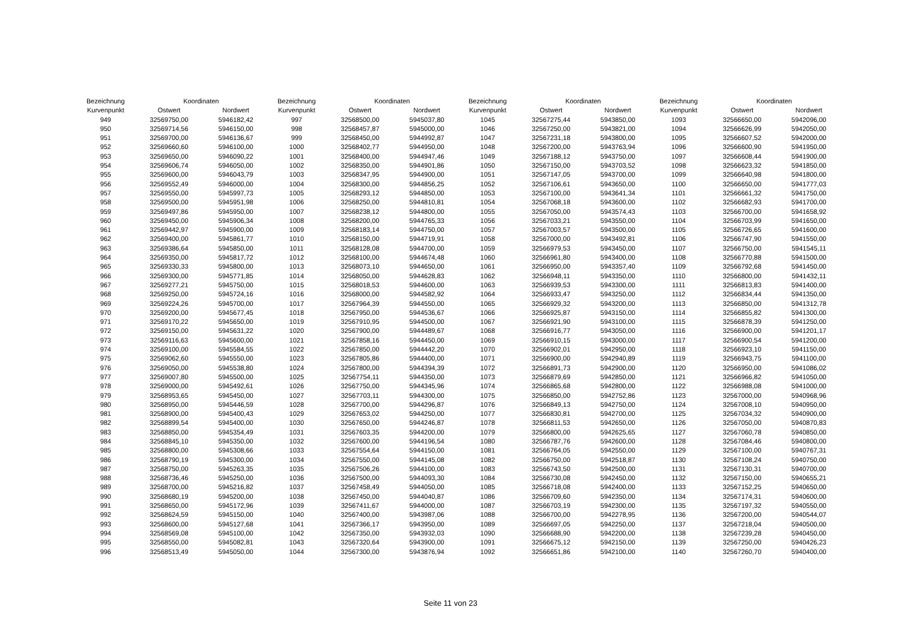| Bezeichnung | Koordinaten | |
| --- | --- | --- |
| Kurvenpunkt | Ostwert | Nordwert |
| 949 | 32569750,00 | 5946182,42 |
| 950 | 32569714,56 | 5946150,00 |
| 951 | 32569700,00 | 5946136,67 |
| 952 | 32569660,60 | 5946100,00 |
| 953 | 32569650,00 | 5946090,22 |
| 954 | 32569606,74 | 5946050,00 |
| 955 | 32569600,00 | 5946043,79 |
| 956 | 32569552,49 | 5946000,00 |
| 957 | 32569550,00 | 5945997,73 |
| 958 | 32569500,00 | 5945951,98 |
| 959 | 32569497,86 | 5945950,00 |
| 960 | 32569450,00 | 5945906,34 |
| 961 | 32569442,97 | 5945900,00 |
| 962 | 32569400,00 | 5945861,77 |
| 963 | 32569386,64 | 5945850,00 |
| 964 | 32569350,00 | 5945817,72 |
| 965 | 32569330,33 | 5945800,00 |
| 966 | 32569300,00 | 5945771,85 |
| 967 | 32569277,21 | 5945750,00 |
| 968 | 32569250,00 | 5945724,16 |
| 969 | 32569224,26 | 5945700,00 |
| 970 | 32569200,00 | 5945677,45 |
| 971 | 32569170,22 | 5945650,00 |
| 972 | 32569150,00 | 5945631,22 |
| 973 | 32569116,63 | 5945600,00 |
| 974 | 32569100,00 | 5945584,55 |
| 975 | 32569062,60 | 5945550,00 |
| 976 | 32569050,00 | 5945538,80 |
| 977 | 32569007,80 | 5945500,00 |
| 978 | 32569000,00 | 5945492,61 |
| 979 | 32568953,65 | 5945450,00 |
| 980 | 32568950,00 | 5945446,59 |
| 981 | 32568900,00 | 5945400,43 |
| 982 | 32568899,54 | 5945400,00 |
| 983 | 32568850,00 | 5945354,49 |
| 984 | 32568845,10 | 5945350,00 |
| 985 | 32568800,00 | 5945308,66 |
| 986 | 32568790,19 | 5945300,00 |
| 987 | 32568750,00 | 5945263,35 |
| 988 | 32568736,46 | 5945250,00 |
| 989 | 32568700,00 | 5945216,82 |
| 990 | 32568680,19 | 5945200,00 |
| 991 | 32568650,00 | 5945172,96 |
| 992 | 32568624,59 | 5945150,00 |
| 993 | 32568600,00 | 5945127,68 |
| 994 | 32568569,08 | 5945100,00 |
| 995 | 32568550,00 | 5945082,81 |
| 996 | 32568513,49 | 5945050,00 |
| Bezeichnung | Koordinaten | |
| --- | --- | --- |
| Kurvenpunkt | Ostwert | Nordwert |
| 997 | 32568500,00 | 5945037,80 |
| 998 | 32568457,87 | 5945000,00 |
| 999 | 32568450,00 | 5944992,87 |
| 1000 | 32568402,77 | 5944950,00 |
| 1001 | 32568400,00 | 5944947,46 |
| 1002 | 32568350,00 | 5944901,86 |
| 1003 | 32568347,95 | 5944900,00 |
| 1004 | 32568300,00 | 5944856,25 |
| 1005 | 32568293,12 | 5944850,00 |
| 1006 | 32568250,00 | 5944810,81 |
| 1007 | 32568238,12 | 5944800,00 |
| 1008 | 32568200,00 | 5944765,33 |
| 1009 | 32568183,14 | 5944750,00 |
| 1010 | 32568150,00 | 5944719,91 |
| 1011 | 32568128,08 | 5944700,00 |
| 1012 | 32568100,00 | 5944674,48 |
| 1013 | 32568073,10 | 5944650,00 |
| 1014 | 32568050,00 | 5944628,83 |
| 1015 | 32568018,53 | 5944600,00 |
| 1016 | 32568000,00 | 5944582,92 |
| 1017 | 32567964,39 | 5944550,00 |
| 1018 | 32567950,00 | 5944536,67 |
| 1019 | 32567910,95 | 5944500,00 |
| 1020 | 32567900,00 | 5944489,67 |
| 1021 | 32567858,16 | 5944450,00 |
| 1022 | 32567850,00 | 5944442,20 |
| 1023 | 32567805,86 | 5944400,00 |
| 1024 | 32567800,00 | 5944394,39 |
| 1025 | 32567754,11 | 5944350,00 |
| 1026 | 32567750,00 | 5944345,96 |
| 1027 | 32567703,11 | 5944300,00 |
| 1028 | 32567700,00 | 5944296,87 |
| 1029 | 32567653,02 | 5944250,00 |
| 1030 | 32567650,00 | 5944246,87 |
| 1031 | 32567603,35 | 5944200,00 |
| 1032 | 32567600,00 | 5944196,54 |
| 1033 | 32567554,64 | 5944150,00 |
| 1034 | 32567550,00 | 5944145,08 |
| 1035 | 32567506,26 | 5944100,00 |
| 1036 | 32567500,00 | 5944093,30 |
| 1037 | 32567458,49 | 5944050,00 |
| 1038 | 32567450,00 | 5944040,87 |
| 1039 | 32567411,67 | 5944000,00 |
| 1040 | 32567400,00 | 5943987,06 |
| 1041 | 32567366,17 | 5943950,00 |
| 1042 | 32567350,00 | 5943932,03 |
| 1043 | 32567320,64 | 5943900,00 |
| 1044 | 32567300,00 | 5943876,94 |
| Bezeichnung | Koordinaten | |
| --- | --- | --- |
| Kurvenpunkt | Ostwert | Nordwert |
| 1045 | 32567275,44 | 5943850,00 |
| 1046 | 32567250,00 | 5943821,00 |
| 1047 | 32567231,18 | 5943800,00 |
| 1048 | 32567200,00 | 5943763,94 |
| 1049 | 32567188,12 | 5943750,00 |
| 1050 | 32567150,00 | 5943703,52 |
| 1051 | 32567147,05 | 5943700,00 |
| 1052 | 32567106,61 | 5943650,00 |
| 1053 | 32567100,00 | 5943641,34 |
| 1054 | 32567068,18 | 5943600,00 |
| 1055 | 32567050,00 | 5943574,43 |
| 1056 | 32567033,21 | 5943550,00 |
| 1057 | 32567003,57 | 5943500,00 |
| 1058 | 32567000,00 | 5943492,81 |
| 1059 | 32566979,53 | 5943450,00 |
| 1060 | 32566961,80 | 5943400,00 |
| 1061 | 32566950,00 | 5943357,40 |
| 1062 | 32566948,11 | 5943350,00 |
| 1063 | 32566939,53 | 5943300,00 |
| 1064 | 32566933,47 | 5943250,00 |
| 1065 | 32566929,32 | 5943200,00 |
| 1066 | 32566925,87 | 5943150,00 |
| 1067 | 32566921,90 | 5943100,00 |
| 1068 | 32566916,77 | 5943050,00 |
| 1069 | 32566910,15 | 5943000,00 |
| 1070 | 32566902,01 | 5942950,00 |
| 1071 | 32566900,00 | 5942940,89 |
| 1072 | 32566891,73 | 5942900,00 |
| 1073 | 32566879,69 | 5942850,00 |
| 1074 | 32566865,68 | 5942800,00 |
| 1075 | 32566850,00 | 5942752,86 |
| 1076 | 32566849,13 | 5942750,00 |
| 1077 | 32566830,81 | 5942700,00 |
| 1078 | 32566811,53 | 5942650,00 |
| 1079 | 32566800,00 | 5942625,65 |
| 1080 | 32566787,76 | 5942600,00 |
| 1081 | 32566764,05 | 5942550,00 |
| 1082 | 32566750,00 | 5942518,87 |
| 1083 | 32566743,50 | 5942500,00 |
| 1084 | 32566730,08 | 5942450,00 |
| 1085 | 32566718,08 | 5942400,00 |
| 1086 | 32566709,60 | 5942350,00 |
| 1087 | 32566703,19 | 5942300,00 |
| 1088 | 32566700,00 | 5942278,95 |
| 1089 | 32566697,05 | 5942250,00 |
| 1090 | 32566688,90 | 5942200,00 |
| 1091 | 32566675,12 | 5942150,00 |
| 1092 | 32566651,86 | 5942100,00 |
| Bezeichnung | Koordinaten | |
| --- | --- | --- |
| Kurvenpunkt | Ostwert | Nordwert |
| 1093 | 32566650,00 | 5942096,00 |
| 1094 | 32566626,99 | 5942050,00 |
| 1095 | 32566607,52 | 5942000,00 |
| 1096 | 32566600,90 | 5941950,00 |
| 1097 | 32566608,44 | 5941900,00 |
| 1098 | 32566623,32 | 5941850,00 |
| 1099 | 32566640,98 | 5941800,00 |
| 1100 | 32566650,00 | 5941777,03 |
| 1101 | 32566661,32 | 5941750,00 |
| 1102 | 32566682,93 | 5941700,00 |
| 1103 | 32566700,00 | 5941658,92 |
| 1104 | 32566703,99 | 5941650,00 |
| 1105 | 32566726,65 | 5941600,00 |
| 1106 | 32566747,90 | 5941550,00 |
| 1107 | 32566750,00 | 5941545,11 |
| 1108 | 32566770,88 | 5941500,00 |
| 1109 | 32566792,68 | 5941450,00 |
| 1110 | 32566800,00 | 5941432,11 |
| 1111 | 32566813,83 | 5941400,00 |
| 1112 | 32566834,44 | 5941350,00 |
| 1113 | 32566850,00 | 5941312,78 |
| 1114 | 32566855,82 | 5941300,00 |
| 1115 | 32566878,39 | 5941250,00 |
| 1116 | 32566900,00 | 5941201,17 |
| 1117 | 32566900,54 | 5941200,00 |
| 1118 | 32566923,10 | 5941150,00 |
| 1119 | 32566943,75 | 5941100,00 |
| 1120 | 32566950,00 | 5941086,02 |
| 1121 | 32566966,82 | 5941050,00 |
| 1122 | 32566988,08 | 5941000,00 |
| 1123 | 32567000,00 | 5940968,96 |
| 1124 | 32567008,10 | 5940950,00 |
| 1125 | 32567034,32 | 5940900,00 |
| 1126 | 32567050,00 | 5940870,83 |
| 1127 | 32567060,78 | 5940850,00 |
| 1128 | 32567084,46 | 5940800,00 |
| 1129 | 32567100,00 | 5940767,31 |
| 1130 | 32567108,24 | 5940750,00 |
| 1131 | 32567130,31 | 5940700,00 |
| 1132 | 32567150,00 | 5940655,21 |
| 1133 | 32567152,25 | 5940650,00 |
| 1134 | 32567174,31 | 5940600,00 |
| 1135 | 32567197,32 | 5940550,00 |
| 1136 | 32567200,00 | 5940544,07 |
| 1137 | 32567218,04 | 5940500,00 |
| 1138 | 32567239,28 | 5940450,00 |
| 1139 | 32567250,00 | 5940426,23 |
| 1140 | 32567260,70 | 5940400,00 |
Seite 11 von 23